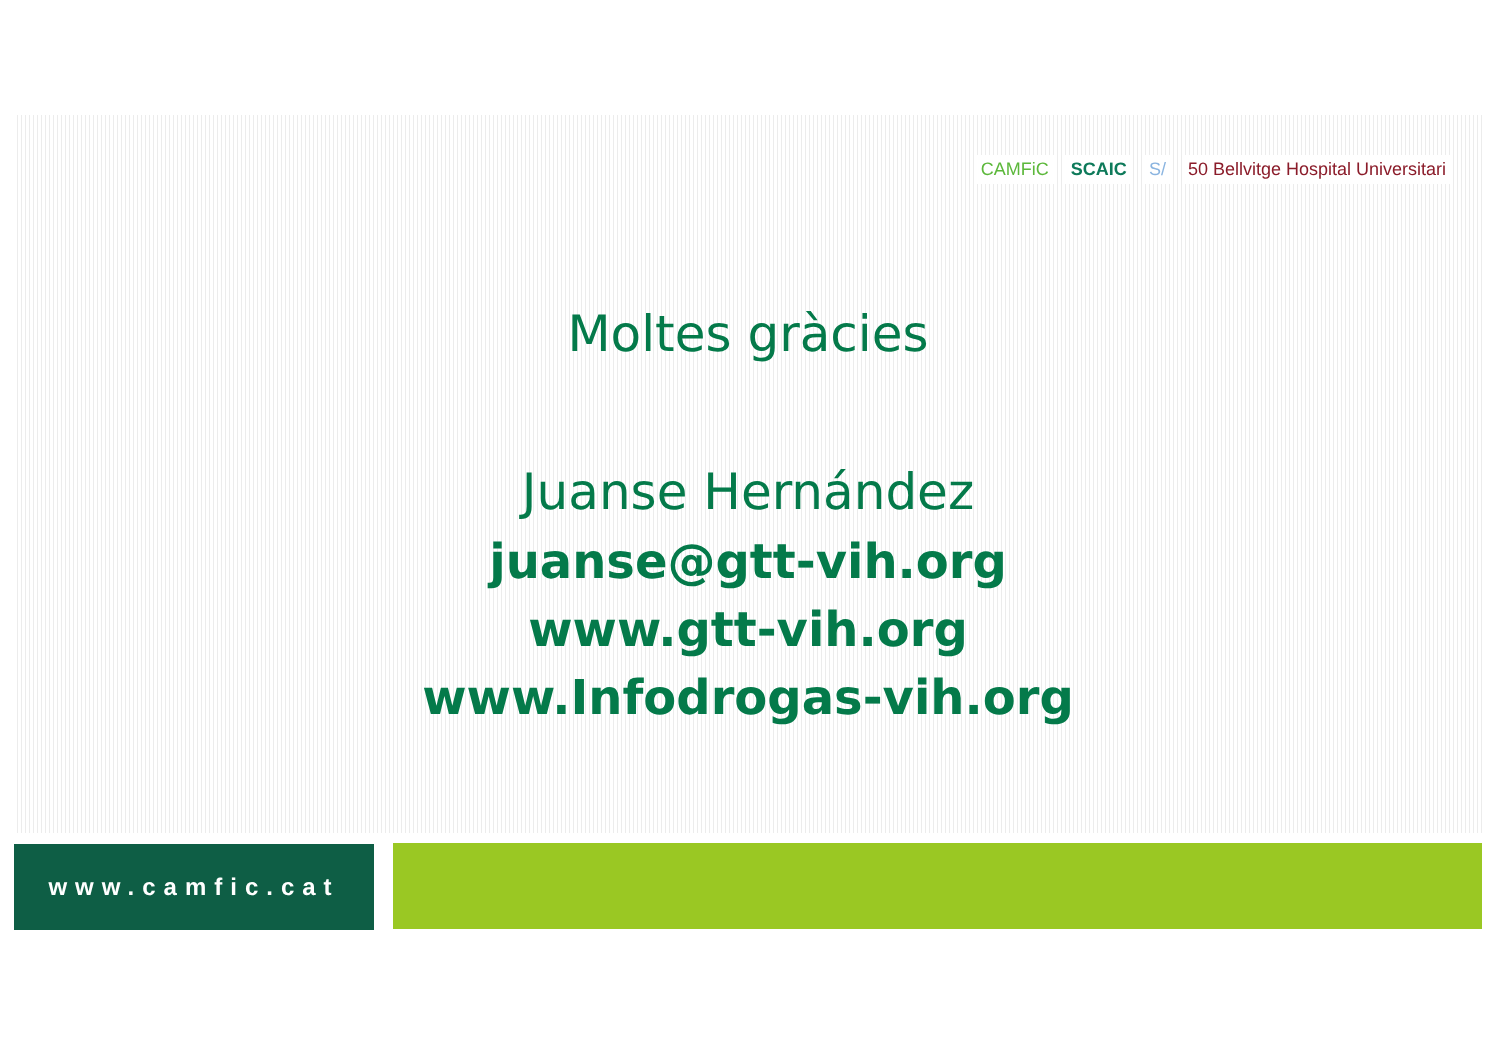CAMFiC SCAIC S/ 50 Bellvitge Hospital Universitari
Moltes gràcies
Juanse Hernández
juanse@gtt-vih.org
www.gtt-vih.org
www.Infodrogas-vih.org
www.camfic.cat